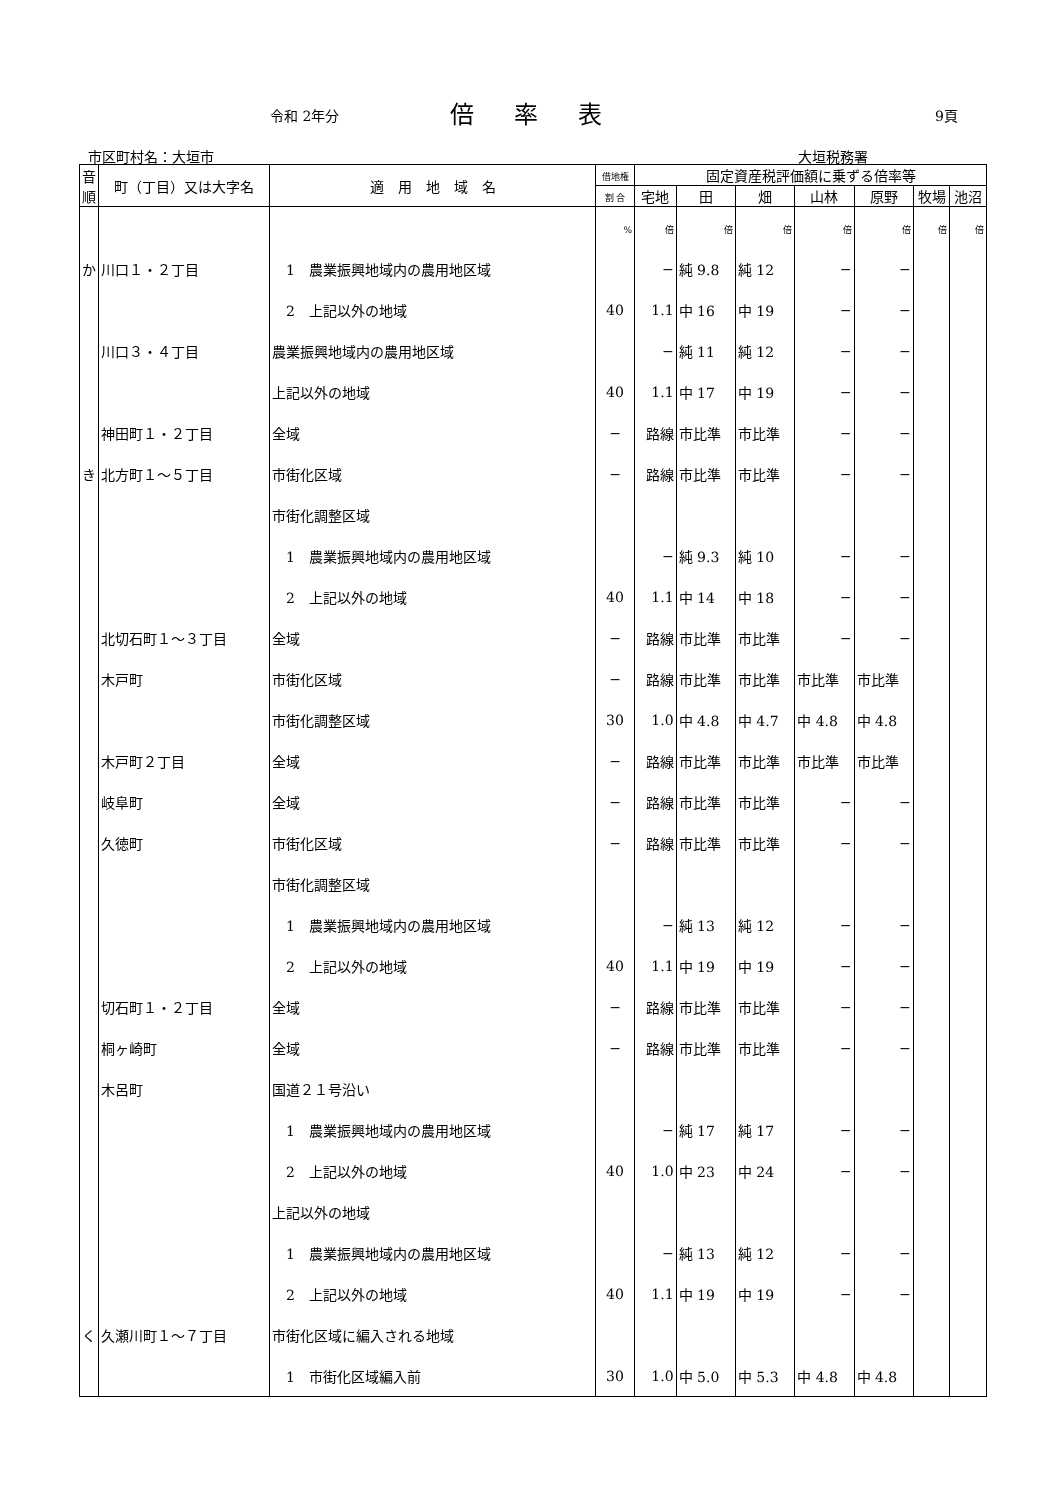令和 2年分 倍率表 9頁
市区町村名：大垣市 大垣税務署
| 音順 | 町（丁目）又は大字名 | 適 用 地 域 名 | 借地権 | 固定資産税評価額に乗ずる倍率等 | | | | | | |
| --- | --- | --- | --- | --- | --- | --- | --- | --- | --- | --- |
| | | | 割 合 | 宅地 | 田 | 畑 | 山林 | 原野 | 牧場 | 池沼 |
| | | | % | 倍 | 倍 | 倍 | 倍 | 倍 | 倍 | 倍 |
| か | 川口１・２丁目 | 1 農業振興地域内の農用地区域 | | − | 純 9.8 | 純 12 | − | − | | |
| | | 2 上記以外の地域 | 40 | 1.1 | 中 16 | 中 19 | − | − | | |
| | 川口３・４丁目 | 農業振興地域内の農用地区域 | | − | 純 11 | 純 12 | − | − | | |
| | | 上記以外の地域 | 40 | 1.1 | 中 17 | 中 19 | − | − | | |
| | 神田町１・２丁目 | 全域 | − | 路線 | 市比準 | 市比準 | − | − | | |
| き | 北方町１～５丁目 | 市街化区域 | − | 路線 | 市比準 | 市比準 | − | − | | |
| | | 市街化調整区域 | | | | | | | | |
| | | 1 農業振興地域内の農用地区域 | | − | 純 9.3 | 純 10 | − | − | | |
| | | 2 上記以外の地域 | 40 | 1.1 | 中 14 | 中 18 | − | − | | |
| | 北切石町１～３丁目 | 全域 | − | 路線 | 市比準 | 市比準 | − | − | | |
| | 木戸町 | 市街化区域 | − | 路線 | 市比準 | 市比準 | 市比準 | 市比準 | | |
| | | 市街化調整区域 | 30 | 1.0 | 中 4.8 | 中 4.7 | 中 4.8 | 中 4.8 | | |
| | 木戸町２丁目 | 全域 | − | 路線 | 市比準 | 市比準 | 市比準 | 市比準 | | |
| | 岐阜町 | 全域 | − | 路線 | 市比準 | 市比準 | − | − | | |
| | 久徳町 | 市街化区域 | − | 路線 | 市比準 | 市比準 | − | − | | |
| | | 市街化調整区域 | | | | | | | | |
| | | 1 農業振興地域内の農用地区域 | | − | 純 13 | 純 12 | − | − | | |
| | | 2 上記以外の地域 | 40 | 1.1 | 中 19 | 中 19 | − | − | | |
| | 切石町１・２丁目 | 全域 | − | 路線 | 市比準 | 市比準 | − | − | | |
| | 桐ヶ崎町 | 全域 | − | 路線 | 市比準 | 市比準 | − | − | | |
| | 木呂町 | 国道２１号沿い | | | | | | | | |
| | | 1 農業振興地域内の農用地区域 | | − | 純 17 | 純 17 | − | − | | |
| | | 2 上記以外の地域 | 40 | 1.0 | 中 23 | 中 24 | − | − | | |
| | | 上記以外の地域 | | | | | | | | |
| | | 1 農業振興地域内の農用地区域 | | − | 純 13 | 純 12 | − | − | | |
| | | 2 上記以外の地域 | 40 | 1.1 | 中 19 | 中 19 | − | − | | |
| く | 久瀬川町１～７丁目 | 市街化区域に編入される地域 | | | | | | | | |
| | | 1 市街化区域編入前 | 30 | 1.0 | 中 5.0 | 中 5.3 | 中 4.8 | 中 4.8 | | |